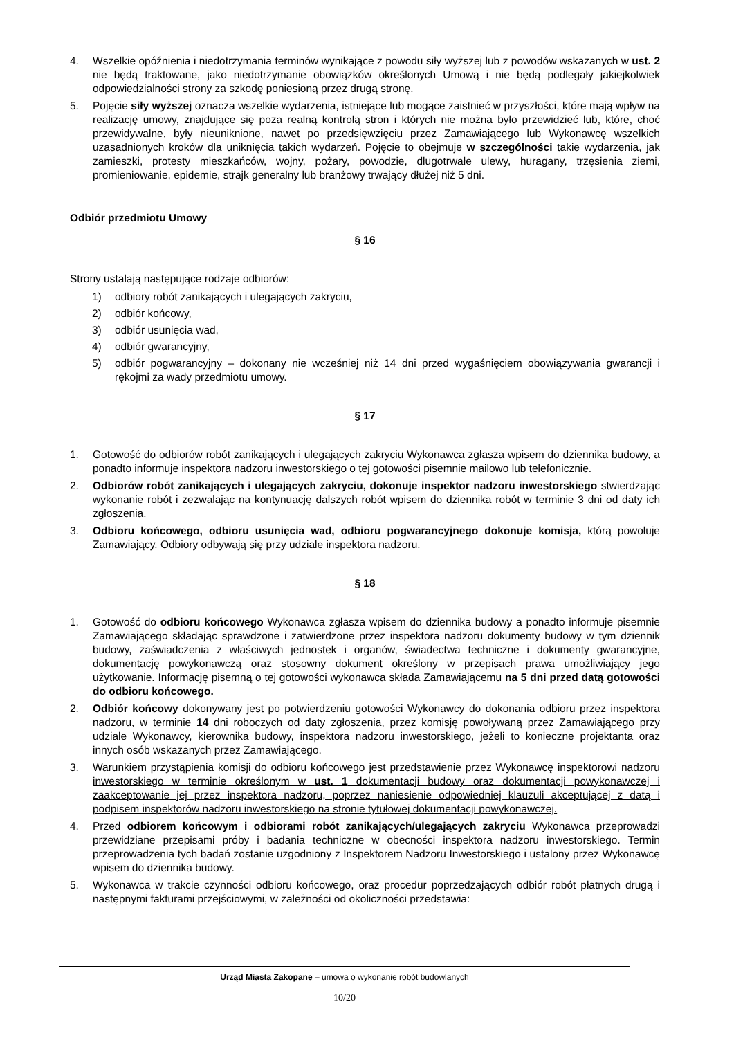4. Wszelkie opóźnienia i niedotrzymania terminów wynikające z powodu siły wyższej lub z powodów wskazanych w ust. 2 nie będą traktowane, jako niedotrzymanie obowiązków określonych Umową i nie będą podlegały jakiejkolwiek odpowiedzialności strony za szkodę poniesioną przez drugą stronę.
5. Pojęcie siły wyższej oznacza wszelkie wydarzenia, istniejące lub mogące zaistnieć w przyszłości, które mają wpływ na realizację umowy, znajdujące się poza realną kontrolą stron i których nie można było przewidzieć lub, które, choć przewidywalne, były nieuniknione, nawet po przedsięwzięciu przez Zamawiającego lub Wykonawcę wszelkich uzasadnionych kroków dla uniknięcia takich wydarzeń. Pojęcie to obejmuje w szczególności takie wydarzenia, jak zamieszki, protesty mieszkańców, wojny, pożary, powodzie, długotrwałe ulewy, huragany, trzęsienia ziemi, promieniowanie, epidemie, strajk generalny lub branżowy trwający dłużej niż 5 dni.
Odbiór przedmiotu Umowy
§ 16
Strony ustalają następujące rodzaje odbiorów:
1) odbiory robót zanikających i ulegających zakryciu,
2) odbiór końcowy,
3) odbiór usunięcia wad,
4) odbiór gwarancyjny,
5) odbiór pogwarancyjny – dokonany nie wcześniej niż 14 dni przed wygaśnięciem obowiązywania gwarancji i rękojmi za wady przedmiotu umowy.
§ 17
1. Gotowość do odbiorów robót zanikających i ulegających zakryciu Wykonawca zgłasza wpisem do dziennika budowy, a ponadto informuje inspektora nadzoru inwestorskiego o tej gotowości pisemnie mailowo lub telefonicznie.
2. Odbiorów robót zanikających i ulegających zakryciu, dokonuje inspektor nadzoru inwestorskiego stwierdzając wykonanie robót i zezwalając na kontynuację dalszych robót wpisem do dziennika robót w terminie 3 dni od daty ich zgłoszenia.
3. Odbioru końcowego, odbioru usunięcia wad, odbioru pogwarancyjnego dokonuje komisja, którą powołuje Zamawiający. Odbiory odbywają się przy udziale inspektora nadzoru.
§ 18
1. Gotowość do odbioru końcowego Wykonawca zgłasza wpisem do dziennika budowy a ponadto informuje pisemnie Zamawiającego składając sprawdzone i zatwierdzone przez inspektora nadzoru dokumenty budowy w tym dziennik budowy, zaświadczenia z właściwych jednostek i organów, świadectwa techniczne i dokumenty gwarancyjne, dokumentację powykonawczą oraz stosowny dokument określony w przepisach prawa umożliwiający jego użytkowanie. Informację pisemną o tej gotowości wykonawca składa Zamawiającemu na 5 dni przed datą gotowości do odbioru końcowego.
2. Odbiór końcowy dokonywany jest po potwierdzeniu gotowości Wykonawcy do dokonania odbioru przez inspektora nadzoru, w terminie 14 dni roboczych od daty zgłoszenia, przez komisję powoływaną przez Zamawiającego przy udziale Wykonawcy, kierownika budowy, inspektora nadzoru inwestorskiego, jeżeli to konieczne projektanta oraz innych osób wskazanych przez Zamawiającego.
3. Warunkiem przystąpienia komisji do odbioru końcowego jest przedstawienie przez Wykonawcę inspektorowi nadzoru inwestorskiego w terminie określonym w ust. 1 dokumentacji budowy oraz dokumentacji powykonawczej i zaakceptowanie jej przez inspektora nadzoru, poprzez naniesienie odpowiedniej klauzuli akceptującej z datą i podpisem inspektorów nadzoru inwestorskiego na stronie tytułowej dokumentacji powykonawczej.
4. Przed odbiorem końcowym i odbiorami robót zanikających/ulegających zakryciu Wykonawca przeprowadzi przewidziane przepisami próby i badania techniczne w obecności inspektora nadzoru inwestorskiego. Termin przeprowadzenia tych badań zostanie uzgodniony z Inspektorem Nadzoru Inwestorskiego i ustalony przez Wykonawcę wpisem do dziennika budowy.
5. Wykonawca w trakcie czynności odbioru końcowego, oraz procedur poprzedzających odbiór robót płatnych drugą i następnymi fakturami przejściowymi, w zależności od okoliczności przedstawia:
Urząd Miasta Zakopane – umowa o wykonanie robót budowlanych
10/20